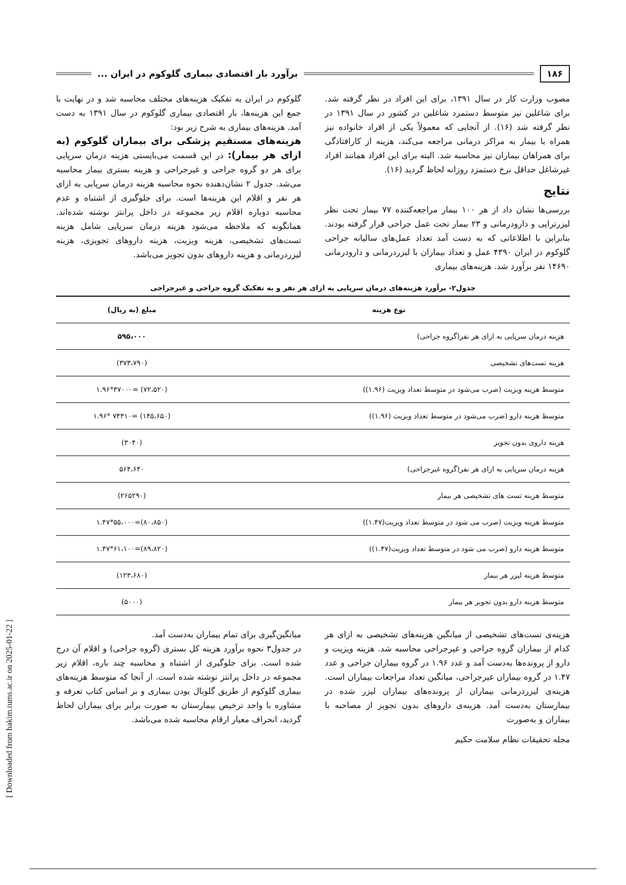۱۸۶ برآورد بار اقتصادی بیماری گلوکوم در ایران ...
مصوب وزارت کار در سال ۱۳۹۱، برای این افراد در نظر گرفته شد. برای شاغلین نیز متوسط دستمزد شاغلین در کشور در سال ۱۳۹۱ در نظر گرفته شد (۱۶). از آنجایی که معمولاً یکی از افراد خانواده نیز همراه با بیمار به مراکز درمانی مراجعه می‌کند، هزینه از کارافتادگی برای همراهان بیماران نیز محاسبه شد. البته برای این افراد همانند افراد غیرشاغل حداقل نرخ دستمزد روزانه لحاظ گردید (۱۶).
نتایج
بررسی‌ها نشان داد از هر ۱۰۰ بیمار مراجعه‌کننده ۷۷ بیمار تحت نظر لیزرتراپی و دارودرمانی و ۲۳ بیمار تحت عمل جراحی قرار گرفته بودند. بنابراین با اطلاعاتی که به دست آمد تعداد عمل‌های سالیانه جراحی گلوکوم در ایران ۴۳۹۰ عمل و تعداد بیماران با لیزردرمانی و دارودرمانی ۱۴۶۹۰ نفر برآورد شد. هزینه‌های بیماری
گلوکوم در ایران به تفکیک هزینه‌های مختلف محاسبه شد و در نهایت با جمع این هزینه‌ها، بار اقتصادی بیماری گلوکوم در سال ۱۳۹۱ به دست آمد. هزینه‌های بیماری به شرح زیر بود:
هزینه‌های مستقیم پزشکی برای بیماران گلوکوم (به ازای هر بیمار): در این قسمت می‌بایستی هزینه درمان سرپایی برای هر دو گروه جراحی و غیرجراحی و هزینه بستری بیمار محاسبه می‌شد. جدول ۲ نشان‌دهنده نحوه محاسبه هزینه درمان سرپایی به ازای هر نفر و اقلام این هزینه‌ها است. برای جلوگیری از اشتباه و عدم محاسبه دوباره اقلام زیر مجموعه در داخل پرانتز نوشته شده‌اند. همانگونه که ملاحظه می‌شود هزینه درمان سرپایی شامل هزینه تست‌های تشخیصی، هزینه ویزیت، هزینه داروهای تجویزی، هزینه لیزردرمانی و هزینه داروهای بدون تجویز می‌باشد.
جدول۲- برآورد هزینه‌های درمان سرپایی به ازای هر نفر و به تفکیک گروه جراحی و غیرجراحی
| نوع هزینه | مبلغ (به ریال) |
| --- | --- |
| هزینه درمان سرپایی به ازای هر نفر(گروه جراحی) | ۵۹۵،۰۰۰ |
| هزینه تست‌های تشخیصی | (۳۷۳،۷۹۰) |
| متوسط هزینه ویزیت (ضرب می‌شود در متوسط تعداد ویزیت (۱.۹۶)) | (۷۲،۵۲۰) =۳۷۰۰۰*۱.۹۶ |
| متوسط هزینه دارو (ضرب می‌شود در متوسط تعداد ویزیت (۱.۹۶)) | (۱۴۵،۶۵۰) =۷۴۳۱۰ *۱.۹۶ |
| هزینه داروی بدون تجویز | (۳۰۴۰) |
| هزینه درمان سرپایی به ازای هر نفر(گروه غیرجراحی) | ۵۶۴،۶۴۰ |
| متوسط هزینه تست های تشخیصی هر بیمار | (۲۶۵۲۹۰) |
| متوسط هزینه ویزیت (ضرب می شود در متوسط تعداد ویزیت(۱.۴۷)) | (۸۰،۸۵۰)=۵۵،۰۰۰*۱.۴۷ |
| متوسط هزینه دارو (ضرب می شود در متوسط تعداد ویزیت(۱.۴۷)) | (۸۹،۸۲۰)=۶۱،۱۰۰*۱.۴۷ |
| متوسط هزینه لیزر هر بیمار | (۱۲۳،۶۸۰) |
| متوسط هزینه دارو بدون تجویز هر بیمار | (۵۰۰۰) |
هزینه‌ی تست‌های تشخیصی از میانگین هزینه‌های تشخیصی به ازای هر کدام از بیماران گروه جراحی و غیرجراحی محاسبه شد. هزینه ویزیت و دارو از پرونده‌ها به‌دست آمد و عدد ۱.۹۶ در گروه بیماران جراحی و عدد ۱.۴۷ در گروه بیماران غیرجراحی، میانگین تعداد مراجعات بیماران است. هزینه‌ی لیزردرمانی بیماران از پرونده‌های بیماران لیزر شده در بیمارستان به‌دست آمد. هزینه‌ی داروهای بدون تجویز از مصاحبه با بیماران و به‌صورت
مجله تحقیقات نظام سلامت حکیم
میانگین‌گیری برای تمام بیماران به‌دست آمد.
در جدول۳ نحوه برآورد هزینه کل بستری (گروه جراحی) و اقلام آن درج شده است. برای جلوگیری از اشتباه و محاسبه چند باره، اقلام زیر مجموعه در داخل پرانتز نوشته شده است. از آنجا که متوسط هزینه‌های بیماری گلوکوم از طریق گلوبال بودن بیماری و بر اساس کتاب تعرفه و مشاوره با واحد ترخیص بیمارستان به صورت برابر برای بیماران لحاظ گردید، انحراف معیار ارقام محاسبه شده می‌باشد.
[ Downloaded from hakim.tums.ac.ir on 2025-01-22 ]